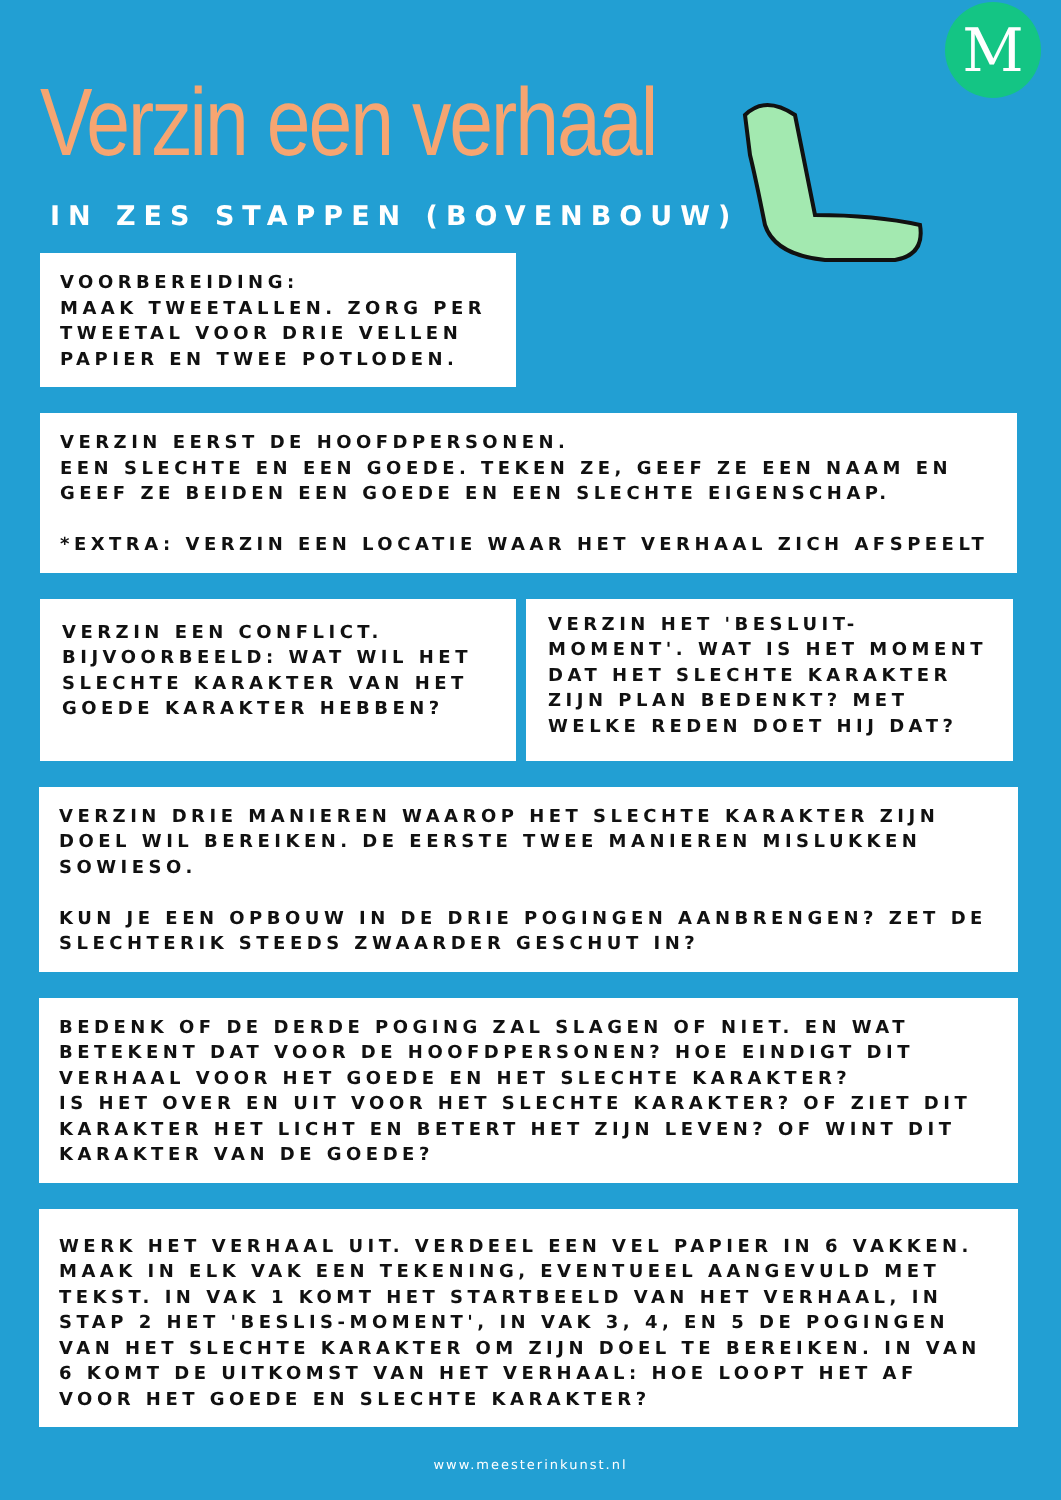M
Verzin een verhaal
IN ZES STAPPEN (BOVENBOUW)
VOORBEREIDING:
MAAK TWEETALLEN. ZORG PER TWEETAL VOOR DRIE VELLEN PAPIER EN TWEE POTLODEN.
VERZIN EERST DE HOOFDPERSONEN.
EEN SLECHTE EN EEN GOEDE. TEKEN ZE, GEEF ZE EEN NAAM EN GEEF ZE BEIDEN EEN GOEDE EN EEN SLECHTE EIGENSCHAP.
*EXTRA: VERZIN EEN LOCATIE WAAR HET VERHAAL ZICH AFSPEELT
VERZIN EEN CONFLICT.
BIJVOORBEELD: WAT WIL HET SLECHTE KARAKTER VAN HET GOEDE KARAKTER HEBBEN?
VERZIN HET 'BESLUIT-MOMENT'. WAT IS HET MOMENT DAT HET SLECHTE KARAKTER ZIJN PLAN BEDENKT? MET WELKE REDEN DOET HIJ DAT?
VERZIN DRIE MANIEREN WAAROP HET SLECHTE KARAKTER ZIJN DOEL WIL BEREIKEN. DE EERSTE TWEE MANIEREN MISLUKKEN SOWIESO.
KUN JE EEN OPBOUW IN DE DRIE POGINGEN AANBRENGEN? ZET DE SLECHTERIK STEEDS ZWAARDER GESCHUT IN?
BEDENK OF DE DERDE POGING ZAL SLAGEN OF NIET. EN WAT BETEKENT DAT VOOR DE HOOFDPERSONEN? HOE EINDIGT DIT VERHAAL VOOR HET GOEDE EN HET SLECHTE KARAKTER?
IS HET OVER EN UIT VOOR HET SLECHTE KARAKTER? OF ZIET DIT KARAKTER HET LICHT EN BETERT HET ZIJN LEVEN? OF WINT DIT KARAKTER VAN DE GOEDE?
WERK HET VERHAAL UIT. VERDEEL EEN VEL PAPIER IN 6 VAKKEN. MAAK IN ELK VAK EEN TEKENING, EVENTUEEL AANGEVULD MET TEKST. IN VAK 1 KOMT HET STARTBEELD VAN HET VERHAAL, IN STAP 2 HET 'BESLIS-MOMENT', IN VAK 3, 4, EN 5 DE POGINGEN VAN HET SLECHTE KARAKTER OM ZIJN DOEL TE BEREIKEN. IN VAN 6 KOMT DE UITKOMST VAN HET VERHAAL: HOE LOOPT HET AF VOOR HET GOEDE EN SLECHTE KARAKTER?
www.meesterinkunst.nl